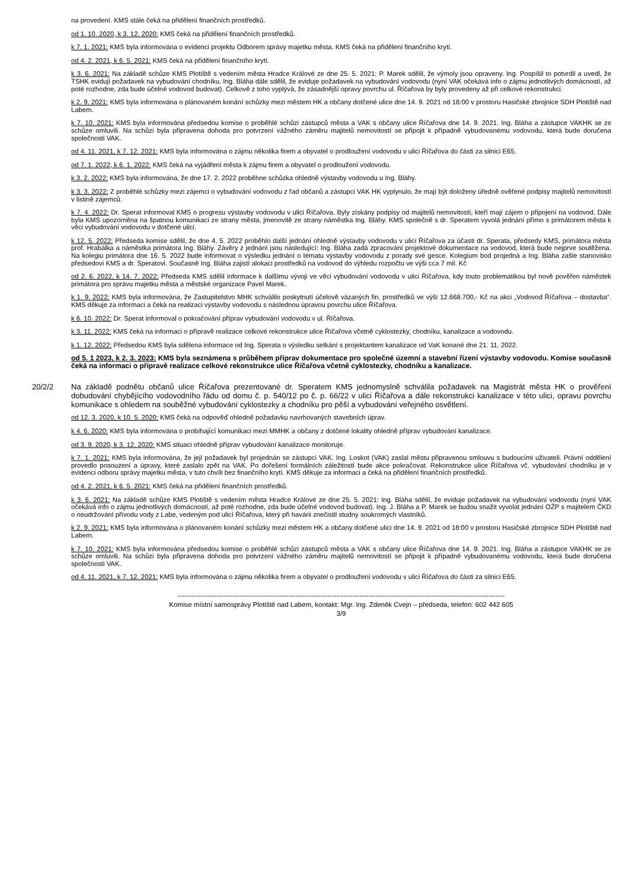na provedení. KMS stále čeká na přidělení finančních prostředků.
od 1. 10. 2020, k 3. 12. 2020: KMS čeká na přidělení finančních prostředků.
k 7. 1. 2021: KMS byla informována o evidenci projektu Odborem správy majetku města. KMS čeká na přidělení finančního krytí.
od 4. 2. 2021, k 6. 5. 2021: KMS čeká na přidělení finančního krytí.
k 3. 6. 2021: Na základě schůze KMS Plotiště s vedením města Hradce Králové ze dne 25. 5. 2021: P. Marek sdělil, že výmoly jsou opraveny. Ing. Pospíšil to potvrdil a uvedl, že TSHK evidují požadavek na vybudování chodníku. Ing. Bláha dále sdělil, že eviduje požadavek na vybudování vodovodu (nyní VAK očekává info o zájmu jednotlivých domácností, až poté rozhodne, zda bude účelné vodovod budovat). Celkově z toho vyplývá, že zásadnější opravy povrchu ul. Říčařova by byly provedeny až při celkové rekonstrukci.
k 2. 9. 2021: KMS byla informována o plánovaném konání schůzky mezi městem HK a občany dotčené ulice dne 14. 9. 2021 od 18:00 v prostoru Hasičské zbrojnice SDH Plotiště nad Labem.
k 7. 10. 2021: KMS byla informována předsedou komise o proběhlé schůzi zástupců města a VAK s občany ulice Říčařova dne 14. 9. 2021. Ing. Bláha a zástupce VAKHK se ze schůze omluvili. Na schůzi byla připravena dohoda pro potvrzení vážného záměru majitelů nemovitostí se připojit k případně vybudovanému vodovodu, která bude doručena společnosti VAK.
od 4. 11. 2021, k 7. 12. 2021: KMS byla informována o zájmu několika firem a obyvatel o prodloužení vodovodu v ulici Říčařova do části za silnici E65.
od 7. 1. 2022, k 6. 1. 2022: KMS čeká na vyjádření města k zájmu firem a obyvatel o prodloužení vodovodu.
k 3. 2. 2022: KMS byla informována, že dne 17. 2. 2022 proběhne schůzka ohledně výstavby vodovodu u Ing. Bláhy.
k 3. 3. 2022: Z proběhlé schůzky mezi zájemci o vybudování vodovodu z řad občanů a zástupci VAK HK vyplynulo, že mají být doloženy úředně ověřené podpisy majitelů nemovitostí v listině zájemců.
k 7. 4. 2022: Dr. Sperat informoval KMS o progresu výstavby vodovodu v ulici Říčařova. Byly získány podpisy od majitelů nemovitostí, kteří mají zájem o připojení na vodovod. Dále byla KMS upozorněna na špatnou komunikaci ze strany města, jmenovitě ze strany náměstka Ing. Bláhy. KMS společně s dr. Speratem vyvolá jednání přímo s primátorem města k věci vybudování vodovodu v dotčené ulici.
k 12. 5. 2022: Předseda komise sdělil, že dne 4. 5. 2022 proběhlo další jednání ohledně výstavby vodovodu v ulici Říčařova za účasti dr. Sperata, předsedy KMS, primátora města prof. Hrabálka a náměstka primátora Ing. Bláhy. Závěry z jednání jsou následující: Ing. Bláha zadá zpracování projektové dokumentace na vodovod, která bude nejprve soutěžena. Na kolegiu primátora dne 16. 5. 2022 bude informovat o výsledku jednání o tématu výstavby vodovodu z porady své gesce. Kolegium bod projedná a Ing. Bláha zašle stanovisko předsedovi KMS a dr. Speratovi. Současně Ing. Bláha zajistí alokaci prostředků na vodovod do výhledu rozpočtu ve výši cca 7 mil. Kč
od 2. 6. 2022, k 14. 7. 2022: Předseda KMS sdělil informace k dalšímu vývoji ve věci vybudování vodovodu v ulici Říčařova, kdy touto problematikou byl nově pověřen náměstek primátora pro správu majetku města a městské organizace Pavel Marek.
k 1. 9. 2022: KMS byla informována, že Zastupitelstvo MHK schválilo poskytnutí účelově vázaných fin. prostředků ve výši 12.668.700,- Kč na akci „Vodovod Říčařova – dostavba“. KMS děkuje za informaci a čeká na realizaci výstavby vodovodu s následnou úpravou povrchu ulice Říčařova.
k 6. 10. 2022: Dr. Sperat informoval o pokračování příprav vybudování vodovodu v ul. Říčařova.
k 3. 11. 2022: KMS čeká na informaci o přípravě realizace celkové rekonstrukce ulice Říčařova včetně cyklostezky, chodníku, kanalizace a vodovodu.
k 1. 12. 2022: Předsedou KMS byla sdělena informace od Ing. Sperata o výsledku setkání s projektantem kanalizace od VaK konané dne 21. 11. 2022.
od 5. 1 2023, k 2. 3. 2023: KMS byla seznámena s průběhem příprav dokumentace pro společné územní a stavební řízení výstavby vodovodu. Komise současně čeká na informaci o přípravě realizace celkové rekonstrukce ulice Říčařova včetně cyklostezky, chodníku a kanalizace.
20/2/2
Na základě podnětu občanů ulice Říčařova prezentované dr. Speratem KMS jednomyslně schválila požadavek na Magistrát města HK o prověření dobudování chybějícího vodovodního řádu od domu č. p. 540/12 po č. p. 66/22 v ulici Říčařova a dále rekonstrukci kanalizace v této ulici, opravu povrchu komunikace s ohledem na souběžné vybudování cyklostezky a chodníku pro pěší a vybudování veřejného osvětlení.
od 12. 3. 2020, k 10. 5. 2020: KMS čeká na odpověď ohledně požadavku navrhovaných stavebních úprav.
k 4. 6. 2020: KMS byla informována o probíhající komunikaci mezi MMHK a občany z dotčené lokality ohledně příprav vybudování kanalizace.
od 3. 9. 2020, k 3. 12. 2020: KMS situaci ohledně příprav vybudování kanalizace monitoruje.
k 7. 1. 2021: KMS byla informována, že její požadavek byl projednán se zástupci VAK. Ing. Loskot (VAK) zaslal městu připravenou smlouvu s budoucími uživateli. Právní oddělení provedlo posouzení a úpravy, které zaslalo zpět na VAK. Po dořešení formálních záležitostí bude akce pokračovat. Rekonstrukce ulice Říčařova vč. vybudování chodníku je v evidenci odboru správy majetku města, v tuto chvíli bez finančního krytí. KMS děkuje za informaci a čeká na přidělení finančních prostředků.
od 4. 2. 2021, k 6. 5. 2021: KMS čeká na přidělení finančních prostředků.
k 3. 6. 2021: Na základě schůze KMS Plotiště s vedením města Hradce Králové ze dne 25. 5. 2021: Ing. Bláha sdělil, že eviduje požadavek na vybudování vodovodu (nyní VAK očekává info o zájmu jednotlivých domácností, až poté rozhodne, zda bude účelné vodovod budovat). Ing. J. Bláha a P. Marek se budou snažit vyvolat jednání OŽP s majitelem ČKD o neudržování přívodu vody z Labe, vedeným pod ulicí Říčařova, který při havárii znečistil studny soukromých vlastníků.
k 2. 9. 2021: KMS byla informována o plánovaném konání schůzky mezi městem HK a občany dotčené ulici dne 14. 9. 2021 od 18:00 v prostoru Hasičské zbrojnice SDH Plotiště nad Labem.
k 7. 10. 2021: KMS byla informována předsedou komise o proběhlé schůzi zástupců města a VAK s občany ulice Říčařova dne 14. 9. 2021. Ing. Bláha a zástupce VAKHK se ze schůze omluvili. Na schůzi byla připravena dohoda pro potvrzení vážného záměru majitelů nemovitostí se připojit k případně vybudovanému vodovodu, která bude doručena společnosti VAK.
od 4. 11. 2021, k 7. 12. 2021: KMS byla informována o zájmu několika firem a obyvatel o prodloužení vodovodu v ulici Říčařova do části za silnici E65.
------------------------------------------------------------------------------------------------------------------------------------------------
Komise místní samosprávy Plotiště nad Labem, kontakt: Mgr. Ing. Zdeněk Cvejn – předseda, telefon: 602 442 605
3/9